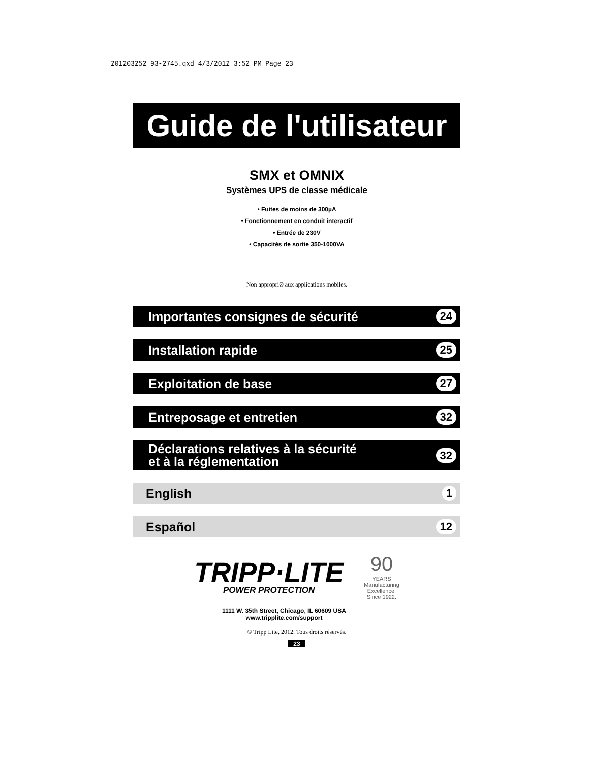201203252 93-2745.qxd 4/3/2012 3:52 PM Page 23
Guide de l'utilisateur
SMX et OMNIX
Systèmes UPS de classe médicale
• Fuites de moins de 300µA
• Fonctionnement en conduit interactif
• Entrée de 230V
• Capacités de sortie 350-1000VA
Non appropriØ aux applications mobiles.
Importantes consignes de sécurité 24
Installation rapide 25
Exploitation de base 27
Entreposage et entretien 32
Déclarations relatives à la sécurité
et à la réglementation 32
English 1
Español 12
TRIPP·LITE
POWER PROTECTION
90
YEARS
Manufacturing
Excellence.
Since 1922.
1111 W. 35th Street, Chicago, IL 60609 USA
www.tripplite.com/support
© Tripp Lite, 2012. Tous droits réservés.
23